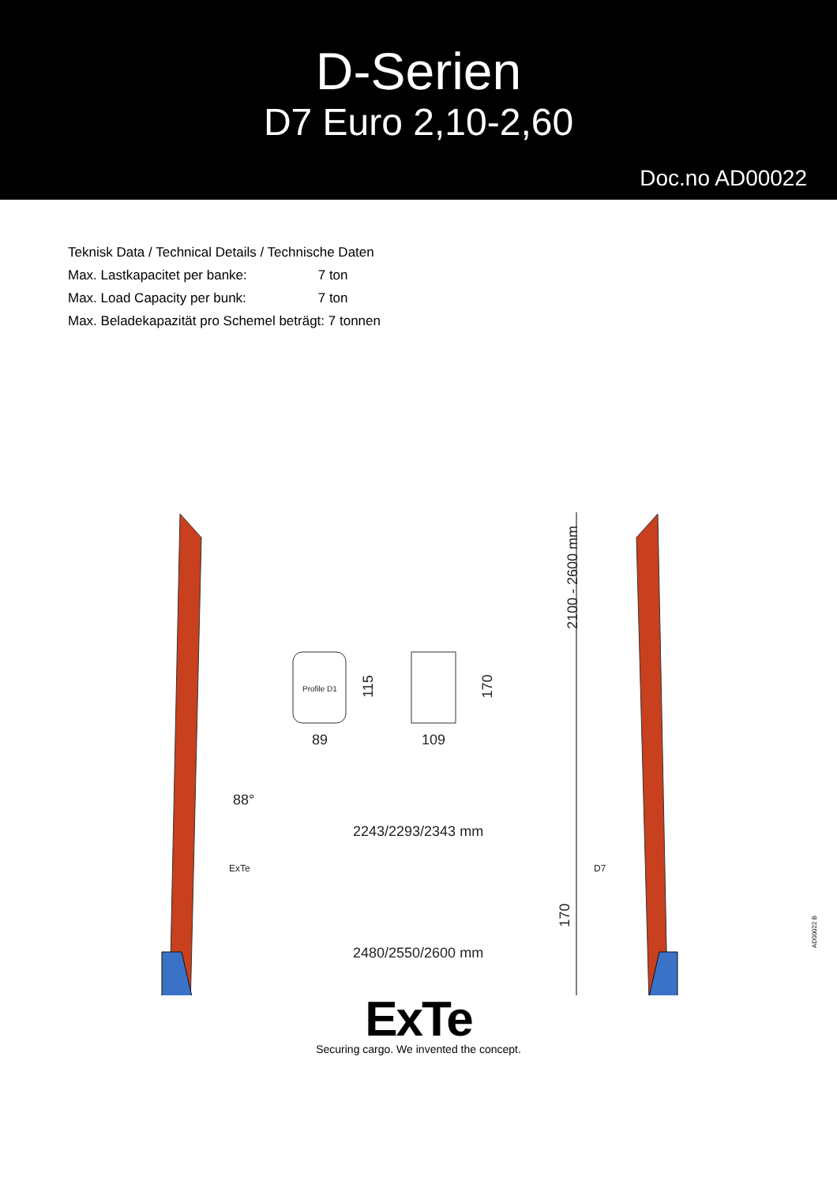D-Serien
D7 Euro 2,10-2,60
Doc.no AD00022
Teknisk Data / Technical Details / Technische Daten
Max. Lastkapacitet per banke: 7 ton
Max. Load Capacity per bunk: 7 ton
Max. Beladekapazität pro Schemel beträgt: 7 tonnen
Profile D1 115 170
89 109
2100 - 2600 mm
88°
2243/2293/2343 mm
ExTe D7
170
2480/2550/2600 mm
ExTe
Securing cargo. We invented the concept.
AD00022 B